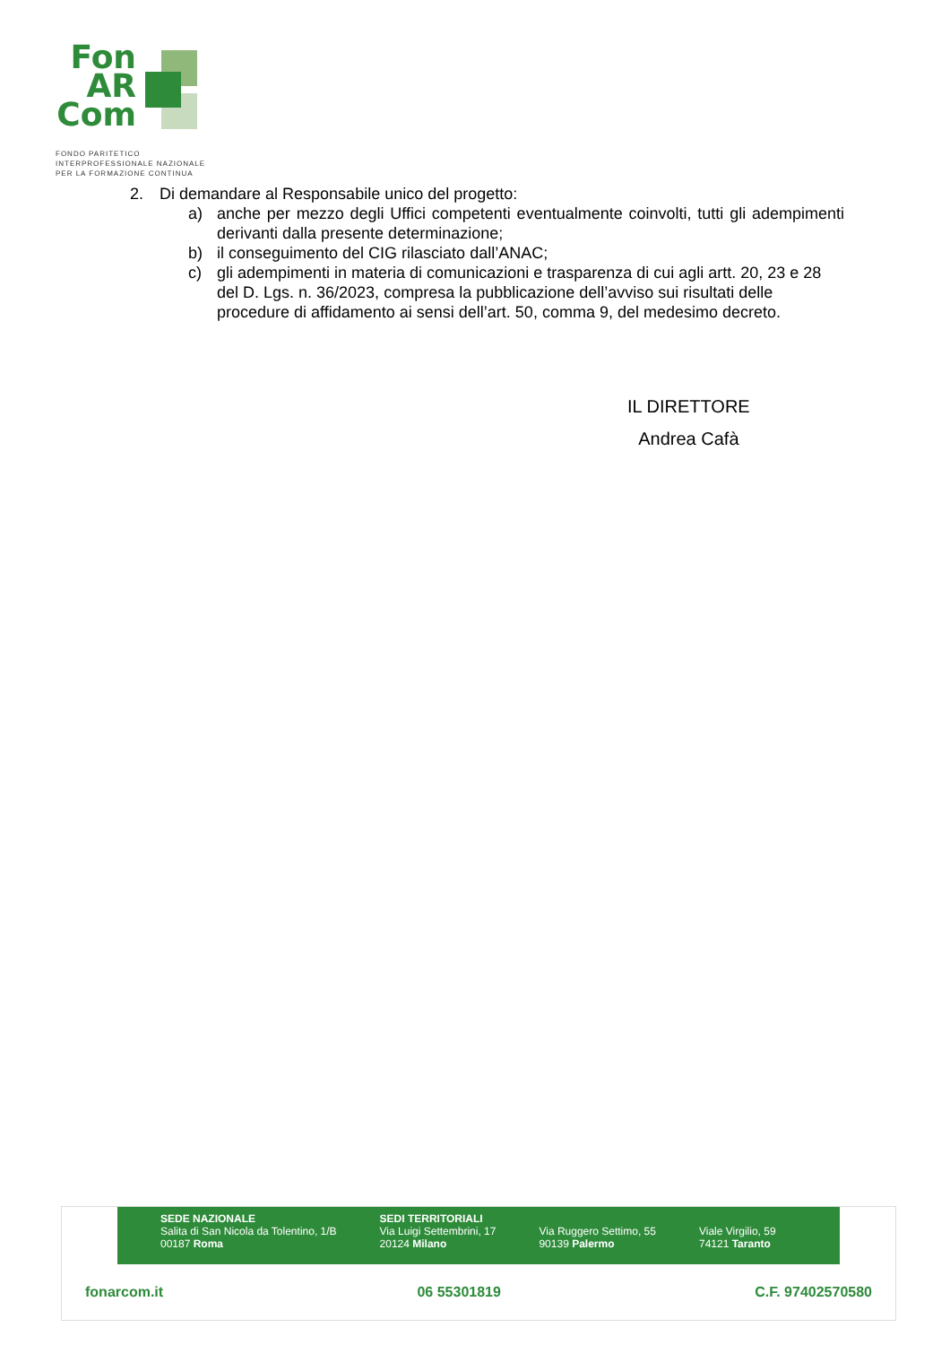Fon
AR
Com
FONDO PARITETICO
INTERPROFESSIONALE NAZIONALE
PER LA FORMAZIONE CONTINUA
2. Di demandare al Responsabile unico del progetto:
a) anche per mezzo degli Uffici competenti eventualmente coinvolti, tutti gli adempimenti derivanti dalla presente determinazione;
b) il conseguimento del CIG rilasciato dall’ANAC;
c) gli adempimenti in materia di comunicazioni e trasparenza di cui agli artt. 20, 23 e 28 del D. Lgs. n. 36/2023, compresa la pubblicazione dell’avviso sui risultati delle procedure di affidamento ai sensi dell’art. 50, comma 9, del medesimo decreto.
IL DIRETTORE
Andrea Cafà
SEDE NAZIONALE
Salita di San Nicola da Tolentino, 1/B
00187 Roma
SEDI TERRITORIALI
Via Luigi Settembrini, 17
20124 Milano
Via Ruggero Settimo, 55
90139 Palermo
Viale Virgilio, 59
74121 Taranto
fonarcom.it 06 55301819 C.F. 97402570580